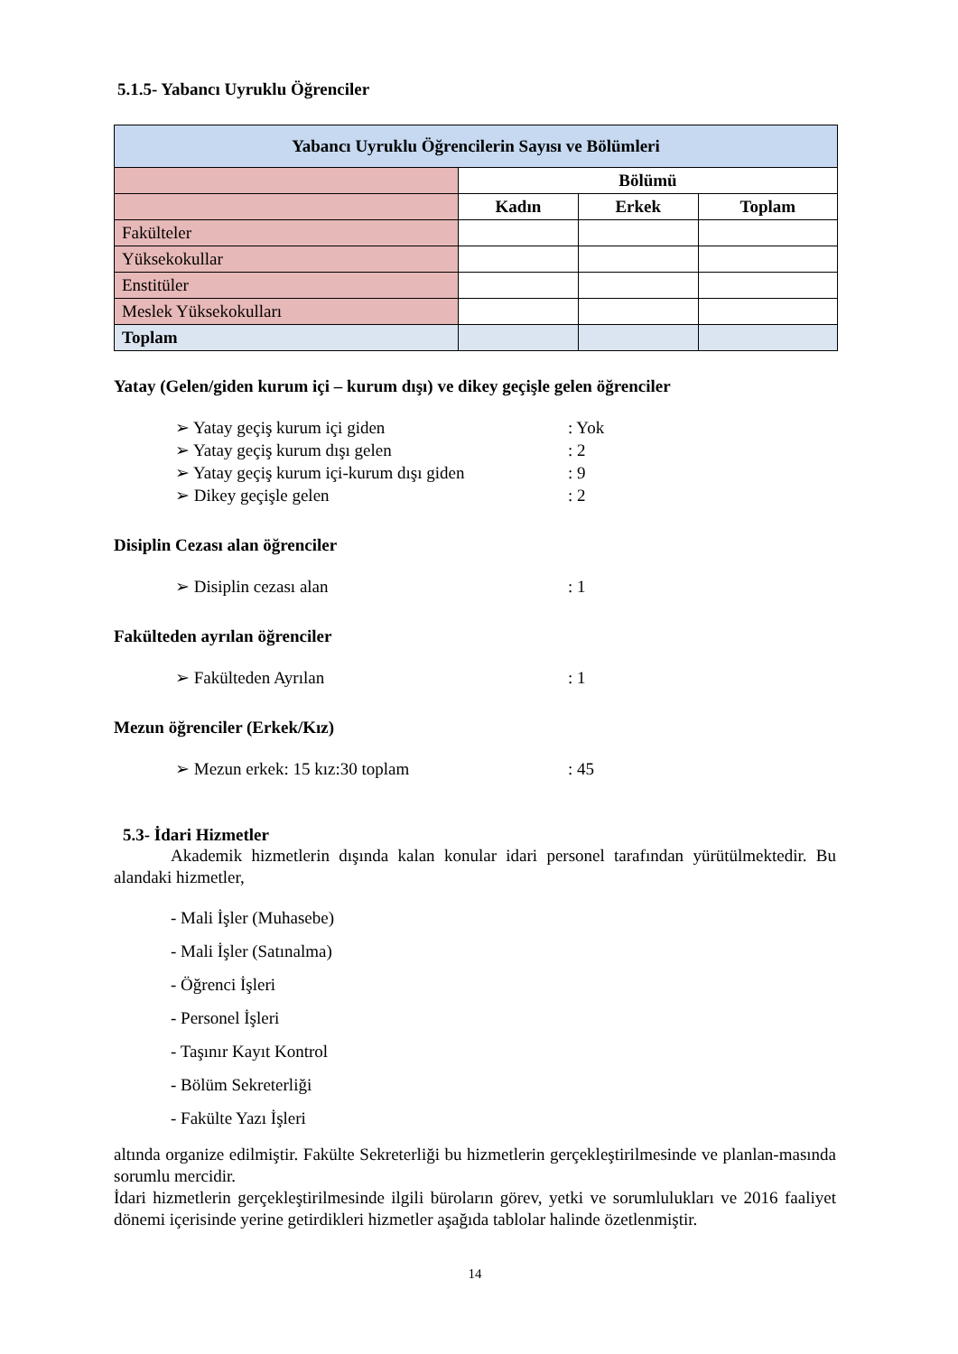5.1.5- Yabancı Uyruklu Öğrenciler
| Yabancı Uyruklu Öğrencilerin Sayısı ve Bölümleri | | | |
| --- | --- | --- | --- |
| | Bölümü | | |
| | Kadın | Erkek | Toplam |
| Fakülteler | | | |
| Yüksekokullar | | | |
| Enstitüler | | | |
| Meslek Yüksekokulları | | | |
| Toplam | | | |
Yatay (Gelen/giden kurum içi – kurum dışı) ve dikey geçişle gelen öğrenciler
➢ Yatay geçiş kurum içi giden: Yok
➢ Yatay geçiş kurum dışı gelen: 2
➢ Yatay geçiş kurum içi-kurum dışı giden: 9
➢ Dikey geçişle gelen: 2
Disiplin Cezası alan öğrenciler
➢ Disiplin cezası alan: 1
Fakülteden ayrılan öğrenciler
➢ Fakülteden Ayrılan: 1
Mezun öğrenciler (Erkek/Kız)
➢ Mezun erkek: 15 kız:30 toplam: 45
5.3- İdari Hizmetler
Akademik hizmetlerin dışında kalan konular idari personel tarafından yürütülmektedir. Bu alandaki hizmetler,
- Mali İşler (Muhasebe)
- Mali İşler (Satınalma)
- Öğrenci İşleri
- Personel İşleri
- Taşınır Kayıt Kontrol
- Bölüm Sekreterliği
- Fakülte Yazı İşleri
altında organize edilmiştir. Fakülte Sekreterliği bu hizmetlerin gerçekleştirilmesinde ve planlan-masında sorumlu mercidir.
İdari hizmetlerin gerçekleştirilmesinde ilgili büroların görev, yetki ve sorumlulukları ve 2016 faaliyet dönemi içerisinde yerine getirdikleri hizmetler aşağıda tablolar halinde özetlenmiştir.
14